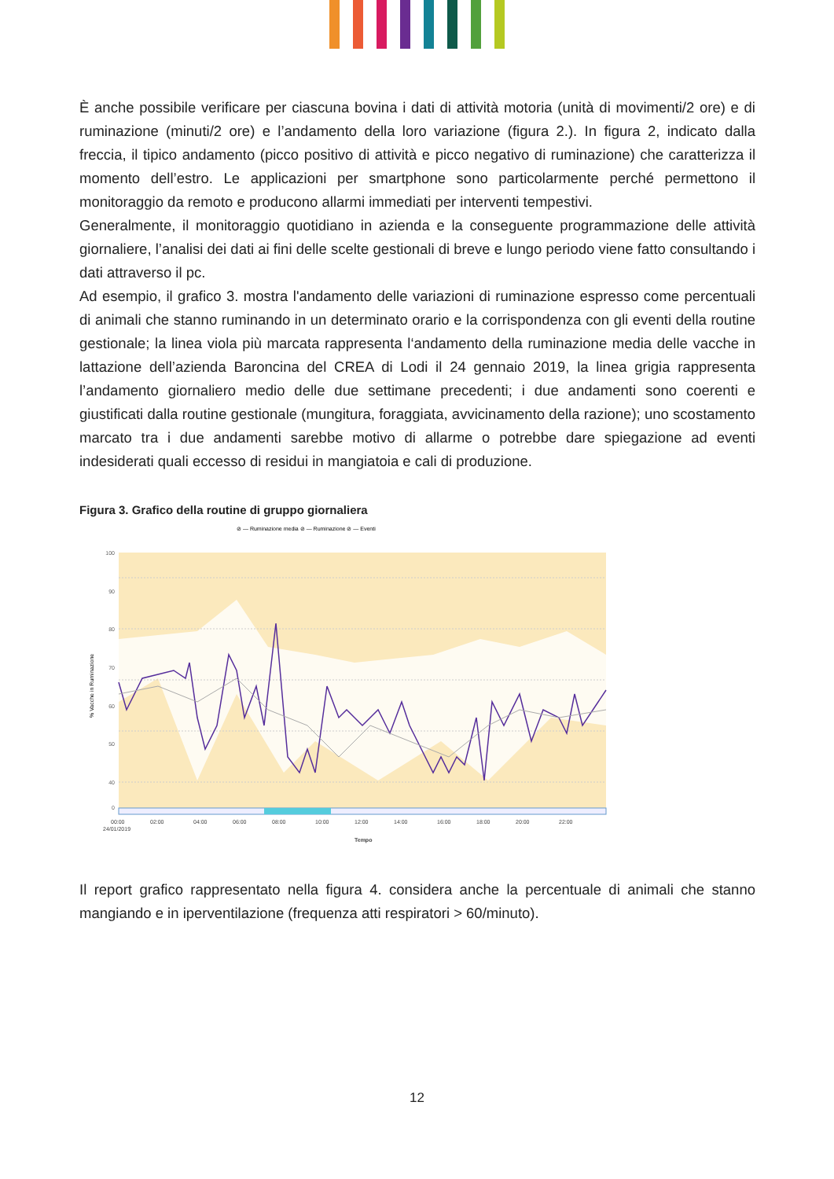È anche possibile verificare per ciascuna bovina i dati di attività motoria (unità di movimenti/2 ore) e di ruminazione (minuti/2 ore) e l’andamento della loro variazione (figura 2.). In figura 2, indicato dalla freccia, il tipico andamento (picco positivo di attività e picco negativo di ruminazione) che caratterizza il momento dell’estro. Le applicazioni per smartphone sono particolarmente perché permettono il monitoraggio da remoto e producono allarmi immediati per interventi tempestivi.
Generalmente, il monitoraggio quotidiano in azienda e la conseguente programmazione delle attività giornaliere, l’analisi dei dati ai fini delle scelte gestionali di breve e lungo periodo viene fatto consultando i dati attraverso il pc.
Ad esempio, il grafico 3. mostra l'andamento delle variazioni di ruminazione espresso come percentuali di animali che stanno ruminando in un determinato orario e la corrispondenza con gli eventi della routine gestionale; la linea viola più marcata rappresenta l‘andamento della ruminazione media delle vacche in lattazione dell’azienda Baroncina del CREA di Lodi il 24 gennaio 2019, la linea grigia rappresenta l’andamento giornaliero medio delle due settimane precedenti; i due andamenti sono coerenti e giustificati dalla routine gestionale (mungitura, foraggiata, avvicinamento della razione); uno scostamento marcato tra i due andamenti sarebbe motivo di allarme o potrebbe dare spiegazione ad eventi indesiderati quali eccesso di residui in mangiatoia e cali di produzione.
Figura 3. Grafico della routine di gruppo giornaliera
⊘ — Ruminazione media ⊘ — Ruminazione ⊘ — Eventi
100
90
80
70
60
50
40
0
% Vacche in Ruminazione
00:00
02:00
04:00
06:00
08:00
10:00
12:00
14:00
16:00
18:00
20:00
22:00
24/01/2019
Tempo
Il report grafico rappresentato nella figura 4. considera anche la percentuale di animali che stanno mangiando e in iperventilazione (frequenza atti respiratori > 60/minuto).
12